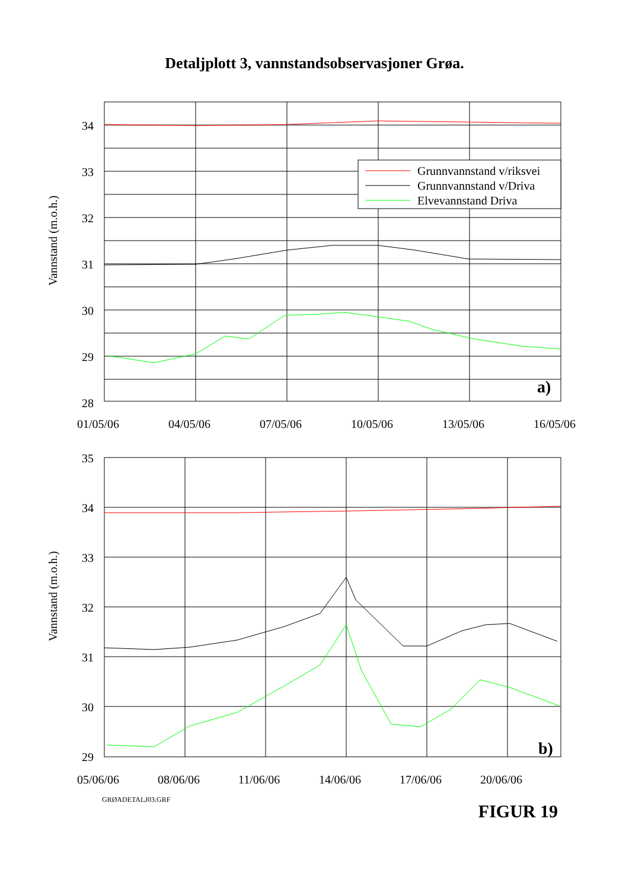Detaljplott 3, vannstandsobservasjoner Grøa.
34
33
32
31
30
29
28
Vannstand (m.o.h.)
Grunnvannstand v/riksvei
Grunnvannstand v/Driva
Elvevannstand Driva
a)
01/05/06
04/05/06
07/05/06
10/05/06
13/05/06
16/05/06
35
34
33
32
31
30
29
Vannstand (m.o.h.)
b)
05/06/06
08/06/06
11/06/06
14/06/06
17/06/06
20/06/06
GRØADETALJ03.GRF FIGUR 19